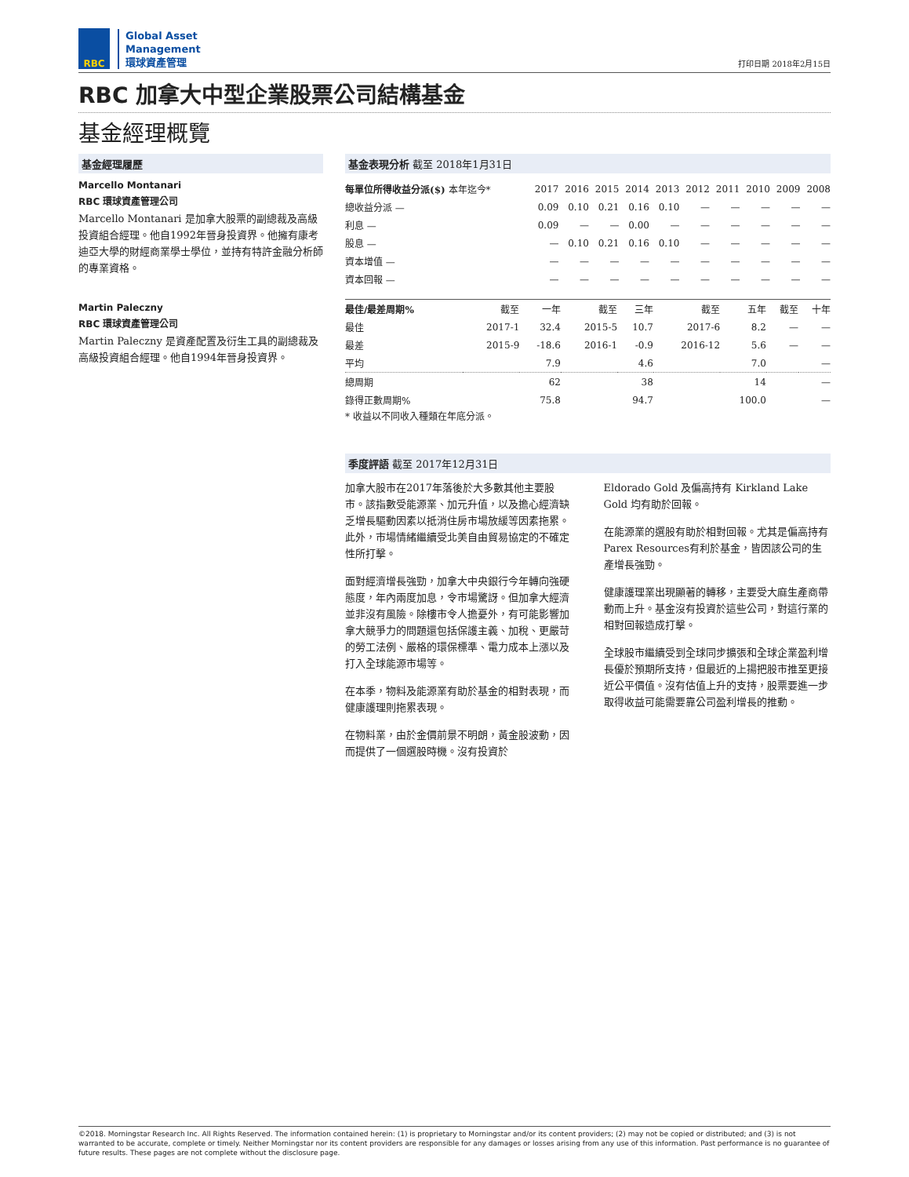RBC
Global Asset
Management
環球資產管理
打印日期 2018年2月15日
RBC 加拿大中型企業股票公司結構基金
基金經理概覽
基金經理履歷
Marcello Montanari
RBC 環球資產管理公司
Marcello Montanari 是加拿大股票的副總裁及高級投資組合經理。他自1992年晉身投資界。他擁有康考迪亞大學的財經商業學士學位，並持有特許金融分析師的專業資格。
Martin Paleczny
RBC 環球資產管理公司
Martin Paleczny 是資產配置及衍生工具的副總裁及高級投資組合經理。他自1994年晉身投資界。
基金表現分析 截至 2018年1月31日
| 每單位所得收益分派($) 本年迄今* | 2017 | 2016 | 2015 | 2014 | 2013 | 2012 | 2011 | 2010 | 2009 | 2008 |
| --- | --- | --- | --- | --- | --- | --- | --- | --- | --- | --- |
| 總收益分派 — | 0.09 | 0.10 | 0.21 | 0.16 | 0.10 | — | — | — | — | — |
| 利息 — | 0.09 | — | — | 0.00 | — | — | — | — | — | — |
| 股息 — | — | 0.10 | 0.21 | 0.16 | 0.10 | — | — | — | — | — |
| 資本增值 — | — | — | — | — | — | — | — | — | — | — |
| 資本回報 — | — | — | — | — | — | — | — | — | — | — |
| 最佳/最差周期% | 截至 | 一年 | 截至 | 三年 | 截至 | 五年 | 截至 | 十年 |
| --- | --- | --- | --- | --- | --- | --- | --- | --- |
| 最佳 | 2017-1 | 32.4 | 2015-5 | 10.7 | 2017-6 | 8.2 | — | — |
| 最差 | 2015-9 | -18.6 | 2016-1 | -0.9 | 2016-12 | 5.6 | — | — |
| 平均 | | 7.9 | | 4.6 | | 7.0 | | — |
| 總周期 | | 62 | | 38 | | 14 | | — |
| 錄得正數周期% | | 75.8 | | 94.7 | | 100.0 | | — |
* 收益以不同收入種類在年底分派。
季度評語 截至 2017年12月31日
加拿大股市在2017年落後於大多數其他主要股市。該指數受能源業、加元升值，以及擔心經濟缺乏增長驅動因素以抵消住房市場放緩等因素拖累。此外，市場情緒繼續受北美自由貿易協定的不確定性所打擊。
面對經濟增長強勁，加拿大中央銀行今年轉向強硬態度，年內兩度加息，令市場驚訝。但加拿大經濟並非沒有風險。除樓市令人擔憂外，有可能影響加拿大競爭力的問題還包括保護主義、加稅、更嚴苛的勞工法例、嚴格的環保標準、電力成本上漲以及打入全球能源市場等。
在本季，物料及能源業有助於基金的相對表現，而健康護理則拖累表現。
在物料業，由於金價前景不明朗，黃金股波動，因而提供了一個選股時機。沒有投資於
Eldorado Gold 及偏高持有 Kirkland Lake Gold 均有助於回報。
在能源業的選股有助於相對回報。尤其是偏高持有 Parex Resources有利於基金，皆因該公司的生產增長強勁。
健康護理業出現顯著的轉移，主要受大麻生產商帶動而上升。基金沒有投資於這些公司，對這行業的相對回報造成打擊。
全球股市繼續受到全球同步擴張和全球企業盈利增長優於預期所支持，但最近的上揚把股市推至更接近公平價值。沒有估值上升的支持，股票要進一步取得收益可能需要靠公司盈利增長的推動。
©2018. Morningstar Research Inc. All Rights Reserved. The information contained herein: (1) is proprietary to Morningstar and/or its content providers; (2) may not be copied or distributed; and (3) is not warranted to be accurate, complete or timely. Neither Morningstar nor its content providers are responsible for any damages or losses arising from any use of this information. Past performance is no guarantee of future results. These pages are not complete without the disclosure page.